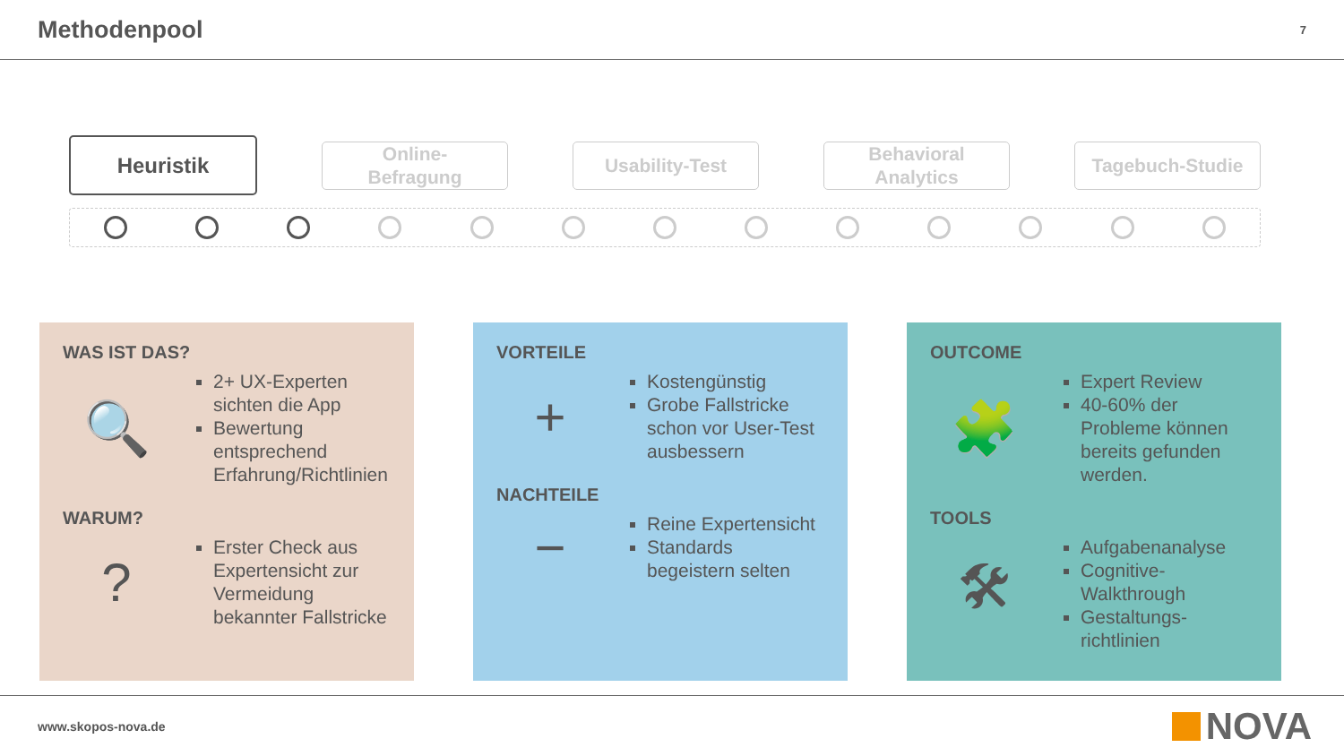Methodenpool
7
Heuristik
Online-
Befragung
Usability-Test
Behavioral
Analytics
Tagebuch-Studie
WAS IST DAS?
🔍
2+ UX-Experten sichten die App
Bewertung entsprechend Erfahrung/Richtlinien
WARUM?
?
Erster Check aus Expertensicht zur Vermeidung bekannter Fallstricke
VORTEILE
+
Kostengünstig
Grobe Fallstricke schon vor User-Test ausbessern
NACHTEILE
−
Reine Expertensicht
Standards begeistern selten
OUTCOME
🧩
Expert Review
40-60% der Probleme können bereits gefunden werden.
TOOLS
🛠
Aufgabenanalyse
Cognitive-Walkthrough
Gestaltungs-richtlinien
www.skopos-nova.de
NOVA